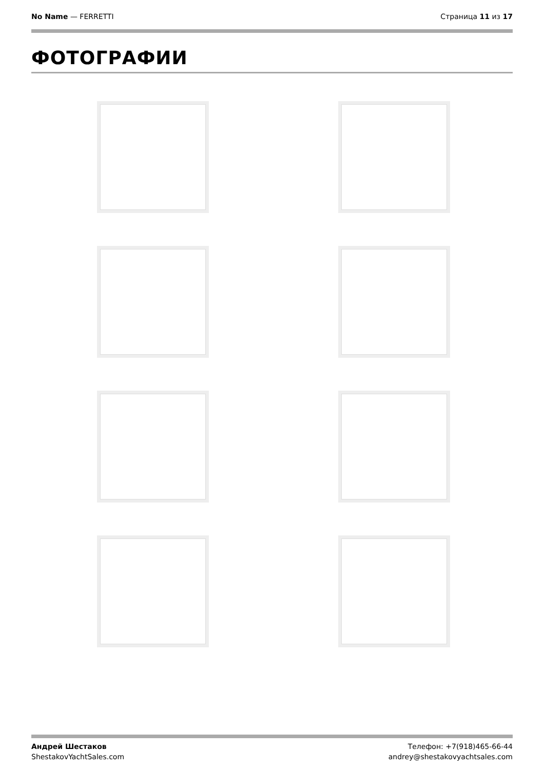No Name — FERRETTI Страница 11 из 17
ФОТОГРАФИИ
Андрей Шестаков
ShestakovYachtSales.com
Телефон: +7(918)465-66-44
andrey@shestakovyachtsales.com